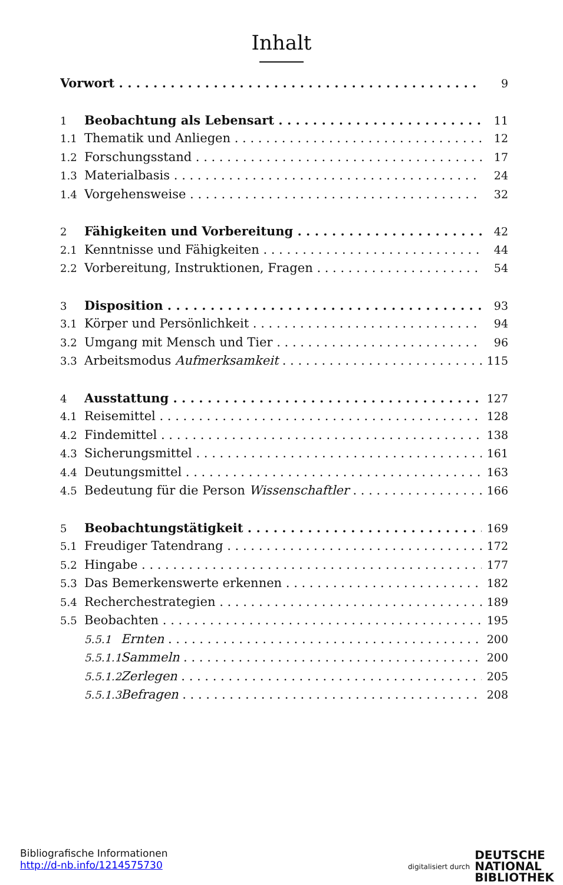Inhalt
Vorwort 9
1 Beobachtung als Lebensart 11
1.1 Thematik und Anliegen 12
1.2 Forschungsstand 17
1.3 Materialbasis 24
1.4 Vorgehensweise 32
2 Fähigkeiten und Vorbereitung 42
2.1 Kenntnisse und Fähigkeiten 44
2.2 Vorbereitung, Instruktionen, Fragen 54
3 Disposition 93
3.1 Körper und Persönlichkeit 94
3.2 Umgang mit Mensch und Tier 96
3.3 Arbeitsmodus Aufmerksamkeit 115
4 Ausstattung 127
4.1 Reisemittel 128
4.2 Findemittel 138
4.3 Sicherungsmittel 161
4.4 Deutungsmittel 163
4.5 Bedeutung für die Person Wissenschaftler 166
5 Beobachtungstätigkeit 169
5.1 Freudiger Tatendrang 172
5.2 Hingabe 177
5.3 Das Bemerkenswerte erkennen 182
5.4 Recherchestrategien 189
5.5 Beobachten 195
5.5.1 Ernten 200
5.5.1.1 Sammeln 200
5.5.1.2 Zerlegen 205
5.5.1.3 Befragen 208
Bibliografische Informationen
http://d-nb.info/1214575730
digitalisiert durch DEUTSCHE
NATIONAL
BIBLIOTHEK